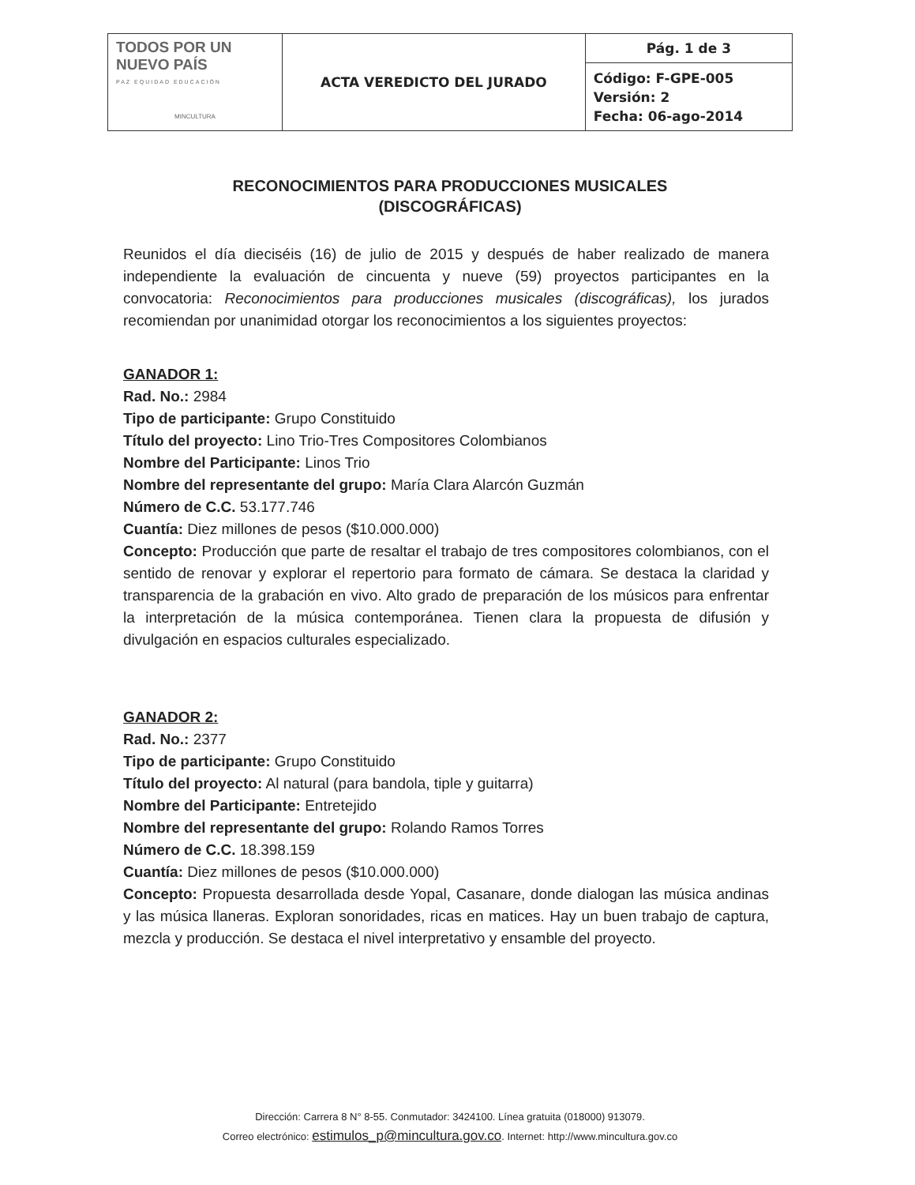| TODOS POR UN NUEVO PAÍS PAZ EQUIDAD EDUCACIÓN MINCULTURA | ACTA VEREDICTO DEL JURADO | Pág. 1 de 3 |
| | | Código: F-GPE-005 Versión: 2 Fecha: 06-ago-2014 |
RECONOCIMIENTOS PARA PRODUCCIONES MUSICALES
(DISCOGRÁFICAS)
Reunidos el día dieciséis (16) de julio de 2015 y después de haber realizado de manera independiente la evaluación de cincuenta y nueve (59) proyectos participantes en la convocatoria: Reconocimientos para producciones musicales (discográficas), los jurados recomiendan por unanimidad otorgar los reconocimientos a los siguientes proyectos:
GANADOR 1:
Rad. No.: 2984
Tipo de participante: Grupo Constituido
Título del proyecto: Lino Trio-Tres Compositores Colombianos
Nombre del Participante: Linos Trio
Nombre del representante del grupo: María Clara Alarcón Guzmán
Número de C.C. 53.177.746
Cuantía: Diez millones de pesos ($10.000.000)
Concepto: Producción que parte de resaltar el trabajo de tres compositores colombianos, con el sentido de renovar y explorar el repertorio para formato de cámara. Se destaca la claridad y transparencia de la grabación en vivo. Alto grado de preparación de los músicos para enfrentar la interpretación de la música contemporánea. Tienen clara la propuesta de difusión y divulgación en espacios culturales especializado.
GANADOR 2:
Rad. No.: 2377
Tipo de participante: Grupo Constituido
Título del proyecto: Al natural (para bandola, tiple y guitarra)
Nombre del Participante: Entretejido
Nombre del representante del grupo: Rolando Ramos Torres
Número de C.C. 18.398.159
Cuantía: Diez millones de pesos ($10.000.000)
Concepto: Propuesta desarrollada desde Yopal, Casanare, donde dialogan las música andinas y las música llaneras. Exploran sonoridades, ricas en matices. Hay un buen trabajo de captura, mezcla y producción. Se destaca el nivel interpretativo y ensamble del proyecto.
Dirección: Carrera 8 N° 8-55. Conmutador: 3424100. Línea gratuita (018000) 913079.
Correo electrónico: estimulos_p@mincultura.gov.co. Internet: http://www.mincultura.gov.co